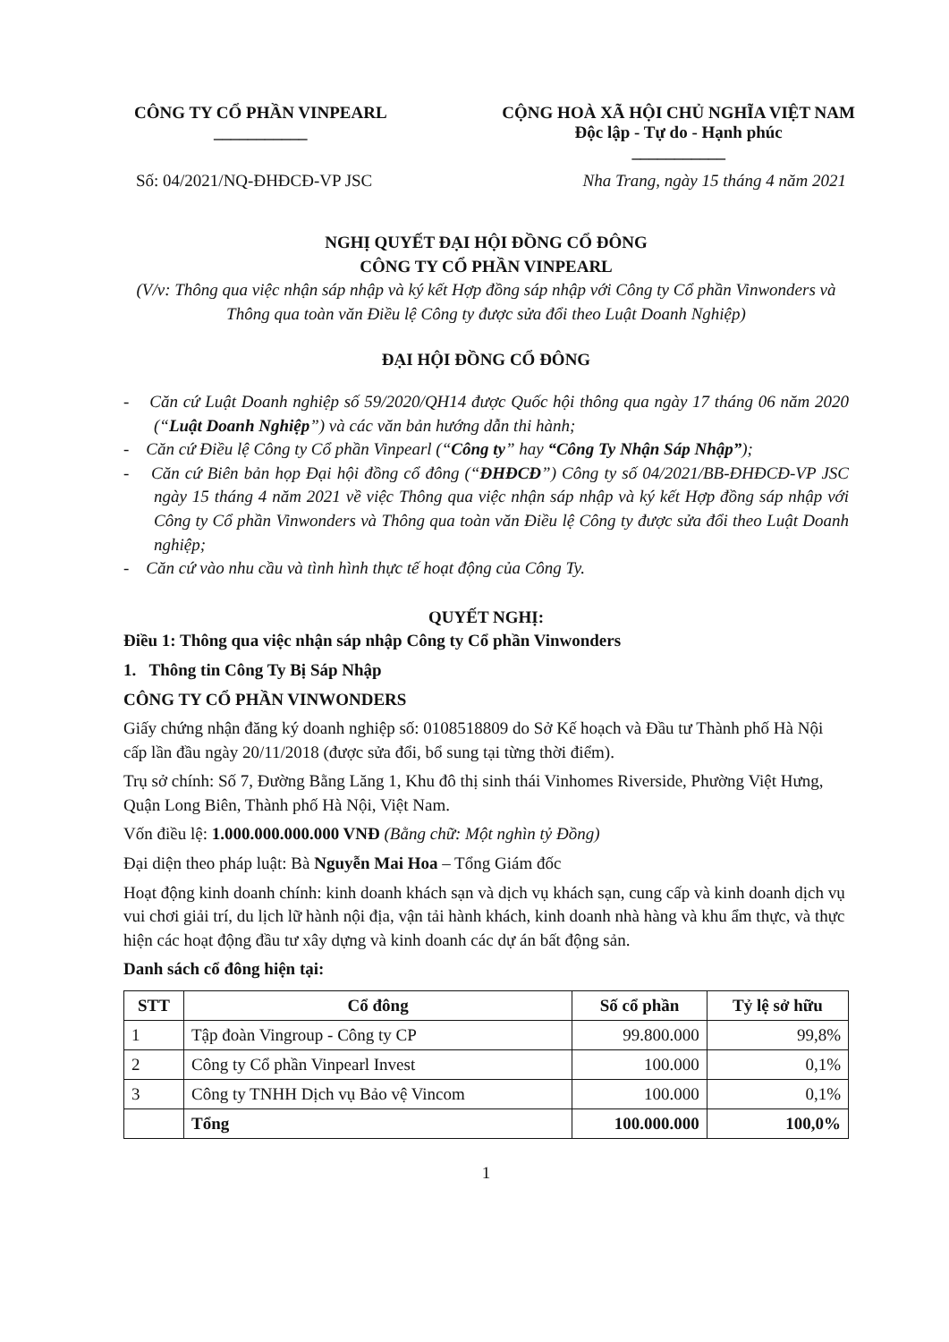CÔNG TY CỔ PHẦN VINPEARL
___________
CỘNG HOÀ XÃ HỘI CHỦ NGHĨA VIỆT NAM
Độc lập - Tự do - Hạnh phúc
___________
Số: 04/2021/NQ-ĐHĐCĐ-VP JSC Nha Trang, ngày 15 tháng 4 năm 2021
NGHỊ QUYẾT ĐẠI HỘI ĐỒNG CỔ ĐÔNG
CÔNG TY CỔ PHẦN VINPEARL
(V/v: Thông qua việc nhận sáp nhập và ký kết Hợp đồng sáp nhập với Công ty Cổ phần Vinwonders và Thông qua toàn văn Điều lệ Công ty được sửa đổi theo Luật Doanh Nghiệp)
ĐẠI HỘI ĐỒNG CỔ ĐÔNG
- Căn cứ Luật Doanh nghiệp số 59/2020/QH14 được Quốc hội thông qua ngày 17 tháng 06 năm 2020 (“Luật Doanh Nghiệp”) và các văn bản hướng dẫn thi hành;
- Căn cứ Điều lệ Công ty Cổ phần Vinpearl (“Công ty” hay “Công Ty Nhận Sáp Nhập”);
- Căn cứ Biên bản họp Đại hội đồng cổ đông (“ĐHĐCĐ”) Công ty số 04/2021/BB-ĐHĐCĐ-VP JSC ngày 15 tháng 4 năm 2021 về việc Thông qua việc nhận sáp nhập và ký kết Hợp đồng sáp nhập với Công ty Cổ phần Vinwonders và Thông qua toàn văn Điều lệ Công ty được sửa đổi theo Luật Doanh nghiệp;
- Căn cứ vào nhu cầu và tình hình thực tế hoạt động của Công Ty.
QUYẾT NGHỊ:
Điều 1: Thông qua việc nhận sáp nhập Công ty Cổ phần Vinwonders
1. Thông tin Công Ty Bị Sáp Nhập
CÔNG TY CỔ PHẦN VINWONDERS
Giấy chứng nhận đăng ký doanh nghiệp số: 0108518809 do Sở Kế hoạch và Đầu tư Thành phố Hà Nội cấp lần đầu ngày 20/11/2018 (được sửa đổi, bổ sung tại từng thời điểm).
Trụ sở chính: Số 7, Đường Bằng Lăng 1, Khu đô thị sinh thái Vinhomes Riverside, Phường Việt Hưng, Quận Long Biên, Thành phố Hà Nội, Việt Nam.
Vốn điều lệ: 1.000.000.000.000 VNĐ (Bằng chữ: Một nghìn tỷ Đồng)
Đại diện theo pháp luật: Bà Nguyễn Mai Hoa – Tổng Giám đốc
Hoạt động kinh doanh chính: kinh doanh khách sạn và dịch vụ khách sạn, cung cấp và kinh doanh dịch vụ vui chơi giải trí, du lịch lữ hành nội địa, vận tải hành khách, kinh doanh nhà hàng và khu ẩm thực, và thực hiện các hoạt động đầu tư xây dựng và kinh doanh các dự án bất động sản.
Danh sách cổ đông hiện tại:
| STT | Cổ đông | Số cổ phần | Tỷ lệ sở hữu |
| --- | --- | --- | --- |
| 1 | Tập đoàn Vingroup - Công ty CP | 99.800.000 | 99,8% |
| 2 | Công ty Cổ phần Vinpearl Invest | 100.000 | 0,1% |
| 3 | Công ty TNHH Dịch vụ Bảo vệ Vincom | 100.000 | 0,1% |
| | Tổng | 100.000.000 | 100,0% |
1